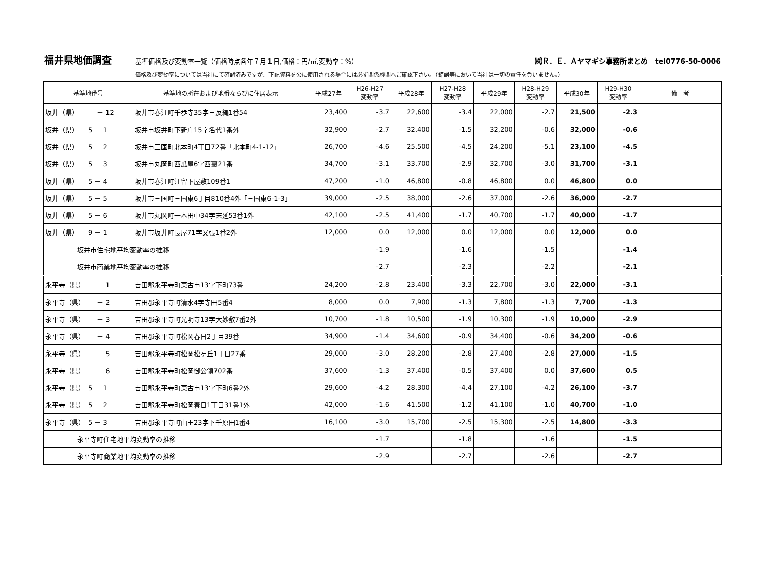福井県地価調査 基準価格及び変動率一覧（価格時点各年７月１日,価格：円/㎡,変動率：%） ㈱Ｒ．Ｅ．Ａヤマギシ事務所まとめ　tel0776-50-0006
価格及び変動率については当社にて確認済みですが、下記資料を公に使用される場合には必ず関係機関へご確認下さい。（錯誤等において当社は一切の責任を負いません。）
| 基準地番号 | 基準地の所在および地番ならびに住居表示 | 平成27年 | H26-H27 変動率 | 平成28年 | H27-H28 変動率 | 平成29年 | H28-H29 変動率 | 平成30年 | H29-H30 変動率 | 備 考 |
| --- | --- | --- | --- | --- | --- | --- | --- | --- | --- | --- |
| 坂井（県） － 12 | 坂井市春江町千歩寺35字三反縄1番54 | 23,400 | -3.7 | 22,600 | -3.4 | 22,000 | -2.7 | 21,500 | -2.3 | |
| 坂井（県） 5 － 1 | 坂井市坂井町下新庄15字名代1番外 | 32,900 | -2.7 | 32,400 | -1.5 | 32,200 | -0.6 | 32,000 | -0.6 | |
| 坂井（県） 5 － 2 | 坂井市三国町北本町4丁目72番「北本町4-1-12」 | 26,700 | -4.6 | 25,500 | -4.5 | 24,200 | -5.1 | 23,100 | -4.5 | |
| 坂井（県） 5 － 3 | 坂井市丸岡町西瓜屋6字西裏21番 | 34,700 | -3.1 | 33,700 | -2.9 | 32,700 | -3.0 | 31,700 | -3.1 | |
| 坂井（県） 5 － 4 | 坂井市春江町江留下屋敷109番1 | 47,200 | -1.0 | 46,800 | -0.8 | 46,800 | 0.0 | 46,800 | 0.0 | |
| 坂井（県） 5 － 5 | 坂井市三国町三国東6丁目810番4外「三国東6-1-3」 | 39,000 | -2.5 | 38,000 | -2.6 | 37,000 | -2.6 | 36,000 | -2.7 | |
| 坂井（県） 5 － 6 | 坂井市丸岡町一本田中34字末延53番1外 | 42,100 | -2.5 | 41,400 | -1.7 | 40,700 | -1.7 | 40,000 | -1.7 | |
| 坂井（県） 9 － 1 | 坂井市坂井町長屋71字又張1番2外 | 12,000 | 0.0 | 12,000 | 0.0 | 12,000 | 0.0 | 12,000 | 0.0 | |
| 坂井市住宅地平均変動率の推移 | | | -1.9 | | -1.6 | | -1.5 | | -1.4 | |
| 坂井市商業地平均変動率の推移 | | | -2.7 | | -2.3 | | -2.2 | | -2.1 | |
| 永平寺（県） － 1 | 吉田郡永平寺町東古市13字下町73番 | 24,200 | -2.8 | 23,400 | -3.3 | 22,700 | -3.0 | 22,000 | -3.1 | |
| 永平寺（県） － 2 | 吉田郡永平寺町清水4字寺田5番4 | 8,000 | 0.0 | 7,900 | -1.3 | 7,800 | -1.3 | 7,700 | -1.3 | |
| 永平寺（県） － 3 | 吉田郡永平寺町光明寺13字大妙敷7番2外 | 10,700 | -1.8 | 10,500 | -1.9 | 10,300 | -1.9 | 10,000 | -2.9 | |
| 永平寺（県） － 4 | 吉田郡永平寺町松岡春日2丁目39番 | 34,900 | -1.4 | 34,600 | -0.9 | 34,400 | -0.6 | 34,200 | -0.6 | |
| 永平寺（県） － 5 | 吉田郡永平寺町松岡松ヶ丘1丁目27番 | 29,000 | -3.0 | 28,200 | -2.8 | 27,400 | -2.8 | 27,000 | -1.5 | |
| 永平寺（県） － 6 | 吉田郡永平寺町松岡御公領702番 | 37,600 | -1.3 | 37,400 | -0.5 | 37,400 | 0.0 | 37,600 | 0.5 | |
| 永平寺（県） 5 － 1 | 吉田郡永平寺町東古市13字下町6番2外 | 29,600 | -4.2 | 28,300 | -4.4 | 27,100 | -4.2 | 26,100 | -3.7 | |
| 永平寺（県） 5 － 2 | 吉田郡永平寺町松岡春日1丁目31番1外 | 42,000 | -1.6 | 41,500 | -1.2 | 41,100 | -1.0 | 40,700 | -1.0 | |
| 永平寺（県） 5 － 3 | 吉田郡永平寺町山王23字下千原田1番4 | 16,100 | -3.0 | 15,700 | -2.5 | 15,300 | -2.5 | 14,800 | -3.3 | |
| 永平寺町住宅地平均変動率の推移 | | | -1.7 | | -1.8 | | -1.6 | | -1.5 | |
| 永平寺町商業地平均変動率の推移 | | | -2.9 | | -2.7 | | -2.6 | | -2.7 | |